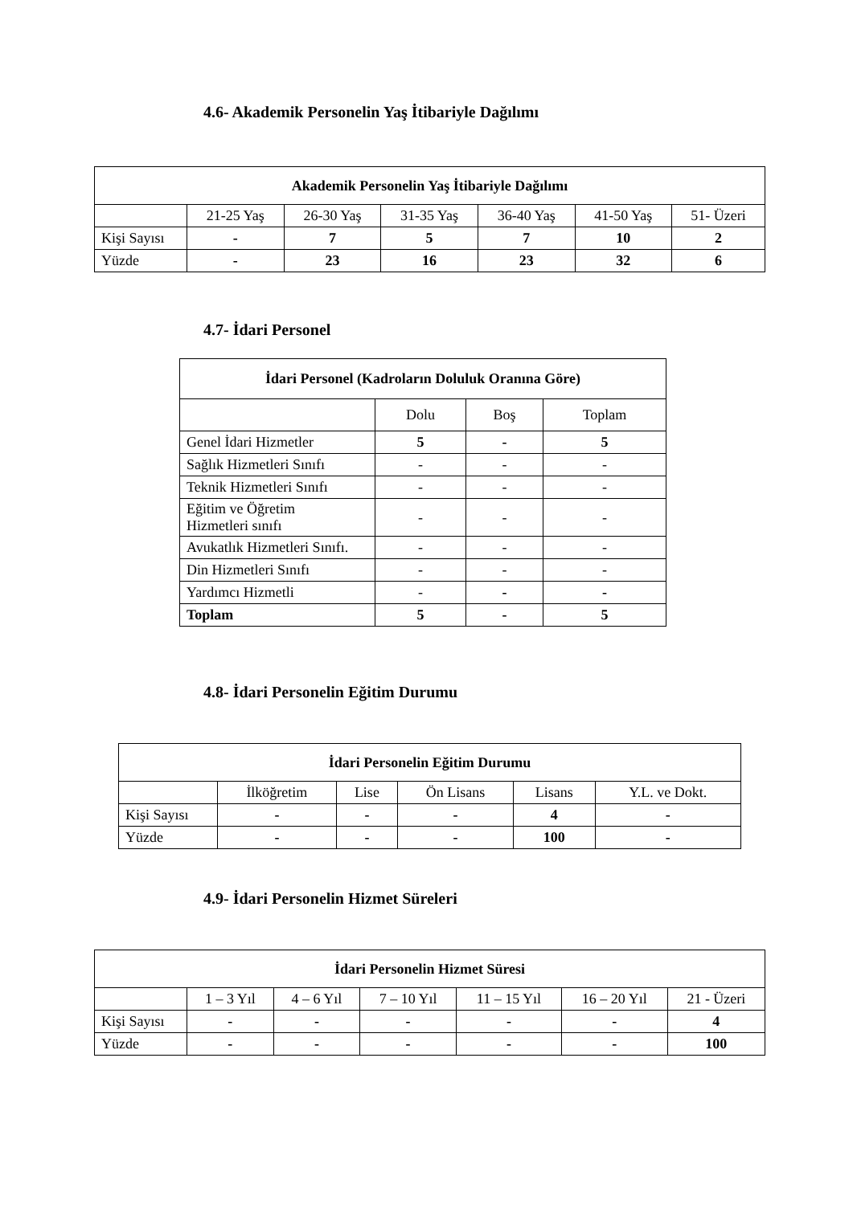4.6- Akademik Personelin Yaş İtibariyle Dağılımı
| Akademik Personelin Yaş İtibariyle Dağılımı | | | | | | |
| --- | --- | --- | --- | --- | --- | --- |
| | 21-25 Yaş | 26-30 Yaş | 31-35 Yaş | 36-40 Yaş | 41-50 Yaş | 51- Üzeri |
| Kişi Sayısı | - | 7 | 5 | 7 | 10 | 2 |
| Yüzde | - | 23 | 16 | 23 | 32 | 6 |
4.7- İdari Personel
| İdari Personel (Kadroların Doluluk Oranına Göre) | | | |
| --- | --- | --- | --- |
| | Dolu | Boş | Toplam |
| Genel İdari Hizmetler | 5 | - | 5 |
| Sağlık Hizmetleri Sınıfı | - | - | - |
| Teknik Hizmetleri Sınıfı | - | - | - |
| Eğitim ve Öğretim Hizmetleri sınıfı | - | - | - |
| Avukatlık Hizmetleri Sınıfı. | - | - | - |
| Din Hizmetleri Sınıfı | - | - | - |
| Yardımcı Hizmetli | - | - | - |
| Toplam | 5 | - | 5 |
4.8- İdari Personelin Eğitim Durumu
| İdari Personelin Eğitim Durumu | | | | | |
| --- | --- | --- | --- | --- | --- |
| | İlköğretim | Lise | Ön Lisans | Lisans | Y.L. ve Dokt. |
| Kişi Sayısı | - | - | - | 4 | - |
| Yüzde | - | - | - | 100 | - |
4.9- İdari Personelin Hizmet Süreleri
| İdari Personelin Hizmet Süresi | | | | | | |
| --- | --- | --- | --- | --- | --- | --- |
| | 1 – 3 Yıl | 4 – 6 Yıl | 7 – 10 Yıl | 11 – 15 Yıl | 16 – 20 Yıl | 21 - Üzeri |
| Kişi Sayısı | - | - | - | - | - | 4 |
| Yüzde | - | - | - | - | - | 100 |